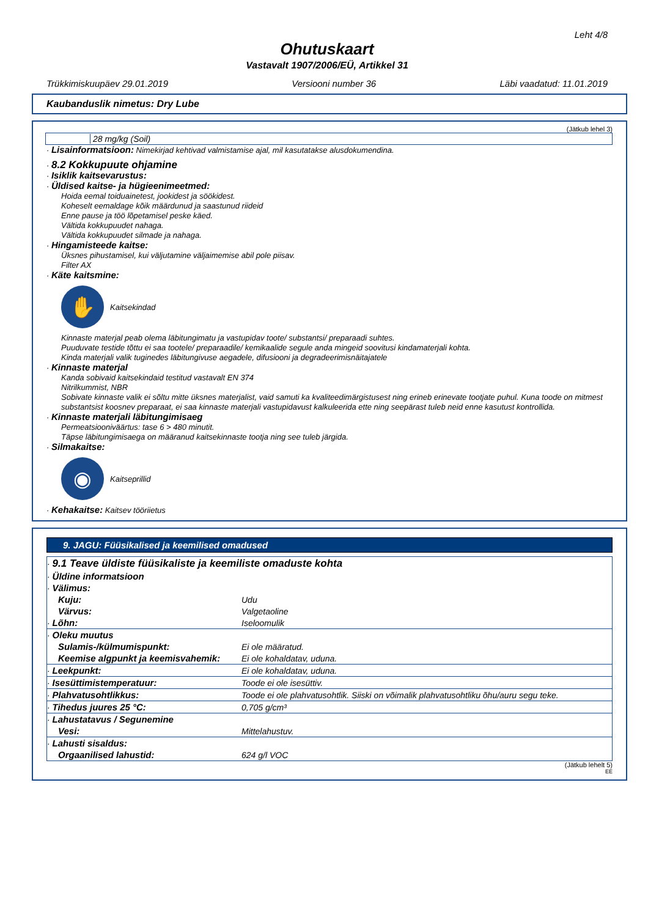Leht 4/8
Ohutuskaart
Vastavalt 1907/2006/EÜ, Artikkel 31
Trükkimiskuupäev 29.01.2019 Versiooni number 36 Läbi vaadatud: 11.01.2019
Kaubanduslik nimetus: Dry Lube
(Jätkub lehel 3)
28 mg/kg (Soil)
· Lisainformatsioon: Nimekirjad kehtivad valmistamise ajal, mil kasutatakse alusdokumendina.
· 8.2 Kokkupuute ohjamine
· Isiklik kaitsevarustus:
· Üldised kaitse- ja hügieenimeetmed:
Hoida eemal toiduainetest, jookidest ja söökidest.
Koheselt eemaldage kõik määrdunud ja saastunud riideid
Enne pause ja töö lõpetamisel peske käed.
Vältida kokkupuudet nahaga.
Vältida kokkupuudet silmade ja nahaga.
· Hingamisteede kaitse:
Üksnes pihustamisel, kui väljutamine väljaimemise abil pole piisav.
Filter AX
· Käte kaitsmine:
✋
Kaitsekindad
Kinnaste materjal peab olema läbitungimatu ja vastupidav toote/ substantsi/ preparaadi suhtes.
Puuduvate testide tõttu ei saa tootele/ preparaadile/ kemikaalide segule anda mingeid soovitusi kindamaterjali kohta.
Kinda materjali valik tuginedes läbitungivuse aegadele, difusiooni ja degradeerimisnäitajatele
· Kinnaste materjal
Kanda sobivaid kaitsekindaid testitud vastavalt EN 374
Nitrilkummist, NBR
Sobivate kinnaste valik ei sõltu mitte üksnes materjalist, vaid samuti ka kvaliteedimärgistusest ning erineb erinevate tootjate puhul. Kuna toode on mitmest substantsist koosnev preparaat, ei saa kinnaste materjali vastupidavust kalkuleerida ette ning seepärast tuleb neid enne kasutust kontrollida.
· Kinnaste materjali läbitungimisaeg
Permeatsiooniväärtus: tase 6 > 480 minutit.
Täpse läbitungimisaega on määranud kaitsekinnaste tootja ning see tuleb järgida.
· Silmakaitse:
◉
Kaitseprillid
· Kehakaitse: Kaitsev tööriietus
9. JAGU: Füüsikalised ja keemilised omadused
| · 9.1 Teave üldiste füüsikaliste ja keemiliste omaduste kohta | |
| · Üldine informatsioon | |
| · Välimus: | |
| Kuju: | Udu |
| Värvus: | Valgetaoline |
| · Lõhn: | Iseloomulik |
| · Oleku muutus | |
| Sulamis-/külmumispunkt: | Ei ole määratud. |
| Keemise algpunkt ja keemisvahemik: | Ei ole kohaldatav, uduna. |
| · Leekpunkt: | Ei ole kohaldatav, uduna. |
| · Isesüttimistemperatuur: | Toode ei ole isesüttiv. |
| · Plahvatusohtlikkus: | Toode ei ole plahvatusohtlik. Siiski on võimalik plahvatusohtliku õhu/auru segu teke. |
| · Tihedus juures 25 °C: | 0,705 g/cm³ |
| · Lahustatavus / Segunemine | |
| Vesi: | Mittelahustuv. |
| · Lahusti sisaldus: | |
| Orgaanilised lahustid: | 624 g/l VOC |
(Jätkub lehelt 5)
EE